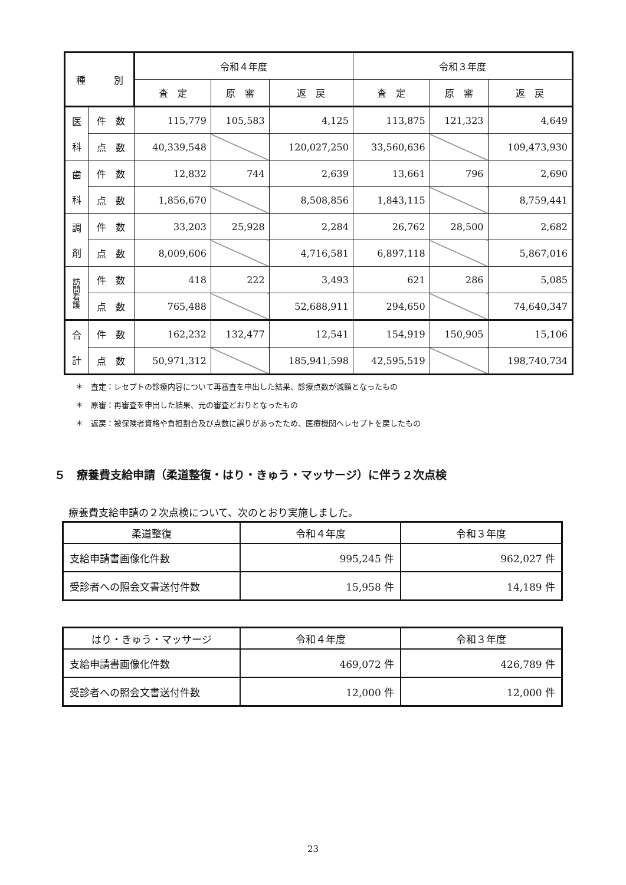| 種 別 | | 令和４年度 | | | 令和３年度 | | |
| --- | --- | --- | --- | --- | --- | --- | --- |
| | | 査 定 | 原 審 | 返 戻 | 査 定 | 原 審 | 返 戻 |
| 医 科 | 件 数 | 115,779 | 105,583 | 4,125 | 113,875 | 121,323 | 4,649 |
| | 点 数 | 40,339,548 | | 120,027,250 | 33,560,636 | | 109,473,930 |
| 歯 科 | 件 数 | 12,832 | 744 | 2,639 | 13,661 | 796 | 2,690 |
| | 点 数 | 1,856,670 | | 8,508,856 | 1,843,115 | | 8,759,441 |
| 調 剤 | 件 数 | 33,203 | 25,928 | 2,284 | 26,762 | 28,500 | 2,682 |
| | 点 数 | 8,009,606 | | 4,716,581 | 6,897,118 | | 5,867,016 |
| 訪 問 看 護 | 件 数 | 418 | 222 | 3,493 | 621 | 286 | 5,085 |
| | 点 数 | 765,488 | | 52,688,911 | 294,650 | | 74,640,347 |
| 合 計 | 件 数 | 162,232 | 132,477 | 12,541 | 154,919 | 150,905 | 15,106 |
| | 点 数 | 50,971,312 | | 185,941,598 | 42,595,519 | | 198,740,734 |
＊　査定：レセプトの診療内容について再審査を申出した結果、診療点数が減額となったもの
＊　原審：再審査を申出した結果、元の審査どおりとなったもの
＊　返戻：被保険者資格や負担割合及び点数に誤りがあったため、医療機関へレセプトを戻したもの
５　療養費支給申請（柔道整復・はり・きゅう・マッサージ）に伴う２次点検
療養費支給申請の２次点検について、次のとおり実施しました。
| 柔道整復 | 令和４年度 | 令和３年度 |
| 支給申請書画像化件数 | 995,245 件 | 962,027 件 |
| 受診者への照会文書送付件数 | 15,958 件 | 14,189 件 |
| はり・きゅう・マッサージ | 令和４年度 | 令和３年度 |
| 支給申請書画像化件数 | 469,072 件 | 426,789 件 |
| 受診者への照会文書送付件数 | 12,000 件 | 12,000 件 |
23